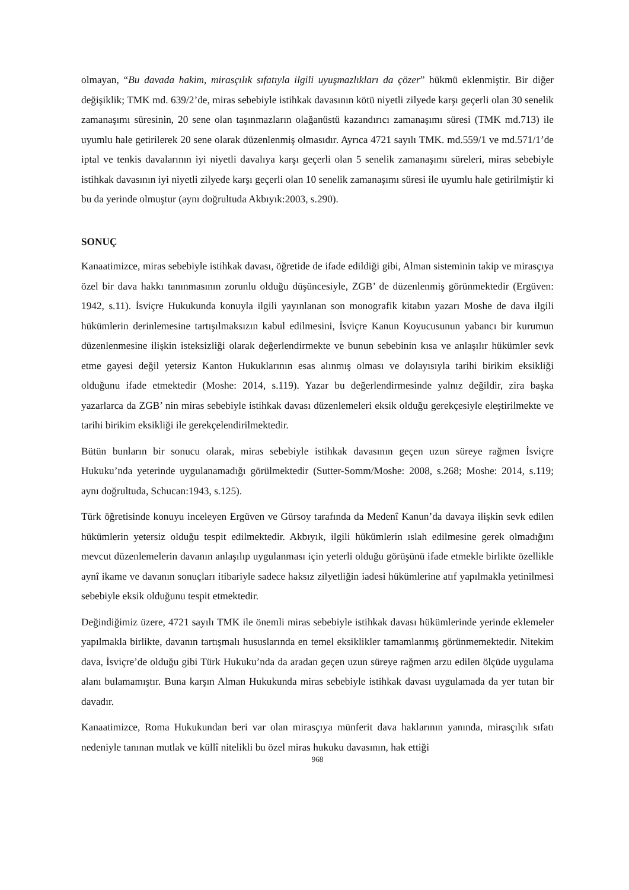olmayan, “Bu davada hakim, mirasçılık sıfatıyla ilgili uyuşmazlıkları da çözer” hükmü eklenmiştir. Bir diğer değişiklik; TMK md. 639/2’de, miras sebebiyle istihkak davasının kötü niyetli zilyede karşı geçerli olan 30 senelik zamanaşımı süresinin, 20 sene olan taşınmazların olağanüstü kazandırıcı zamanaşımı süresi (TMK md.713) ile uyumlu hale getirilerek 20 sene olarak düzenlenmiş olmasıdır. Ayrıca 4721 sayılı TMK. md.559/1 ve md.571/1’de iptal ve tenkis davalarının iyi niyetli davalıya karşı geçerli olan 5 senelik zamanaşımı süreleri, miras sebebiyle istihkak davasının iyi niyetli zilyede karşı geçerli olan 10 senelik zamanaşımı süresi ile uyumlu hale getirilmiştir ki bu da yerinde olmuştur (aynı doğrultuda Akbıyık:2003, s.290).
SONUÇ
Kanaatimizce, miras sebebiyle istihkak davası, öğretide de ifade edildiği gibi, Alman sisteminin takip ve mirasçıya özel bir dava hakkı tanınmasının zorunlu olduğu düşüncesiyle, ZGB’ de düzenlenmiş görünmektedir (Ergüven: 1942, s.11). İsviçre Hukukunda konuyla ilgili yayınlanan son monografik kitabın yazarı Moshe de dava ilgili hükümlerin derinlemesine tartışılmaksızın kabul edilmesini, İsviçre Kanun Koyucusunun yabancı bir kurumun düzenlenmesine ilişkin isteksizliği olarak değerlendirmekte ve bunun sebebinin kısa ve anlaşılır hükümler sevk etme gayesi değil yetersiz Kanton Hukuklarının esas alınmış olması ve dolayısıyla tarihi birikim eksikliği olduğunu ifade etmektedir (Moshe: 2014, s.119). Yazar bu değerlendirmesinde yalnız değildir, zira başka yazarlarca da ZGB’ nin miras sebebiyle istihkak davası düzenlemeleri eksik olduğu gerekçesiyle eleştirilmekte ve tarihi birikim eksikliği ile gerekçelendirilmektedir.
Bütün bunların bir sonucu olarak, miras sebebiyle istihkak davasının geçen uzun süreye rağmen İsviçre Hukuku’nda yeterinde uygulanamadığı görülmektedir (Sutter-Somm/Moshe: 2008, s.268; Moshe: 2014, s.119; aynı doğrultuda, Schucan:1943, s.125).
Türk öğretisinde konuyu inceleyen Ergüven ve Gürsoy tarafında da Medenî Kanun’da davaya ilişkin sevk edilen hükümlerin yetersiz olduğu tespit edilmektedir. Akbıyık, ilgili hükümlerin ıslah edilmesine gerek olmadığını mevcut düzenlemelerin davanın anlaşılıp uygulanması için yeterli olduğu görüşünü ifade etmekle birlikte özellikle aynî ikame ve davanın sonuçları itibariyle sadece haksız zilyetliğin iadesi hükümlerine atıf yapılmakla yetinilmesi sebebiyle eksik olduğunu tespit etmektedir.
Değindiğimiz üzere, 4721 sayılı TMK ile önemli miras sebebiyle istihkak davası hükümlerinde yerinde eklemeler yapılmakla birlikte, davanın tartışmalı hususlarında en temel eksiklikler tamamlanmış görünmemektedir. Nitekim dava, İsviçre’de olduğu gibi Türk Hukuku’nda da aradan geçen uzun süreye rağmen arzu edilen ölçüde uygulama alanı bulamamıştır. Buna karşın Alman Hukukunda miras sebebiyle istihkak davası uygulamada da yer tutan bir davadır.
Kanaatimizce, Roma Hukukundan beri var olan mirasçıya münferit dava haklarının yanında, mirasçılık sıfatı nedeniyle tanınan mutlak ve küllî nitelikli bu özel miras hukuku davasının, hak ettiği
968